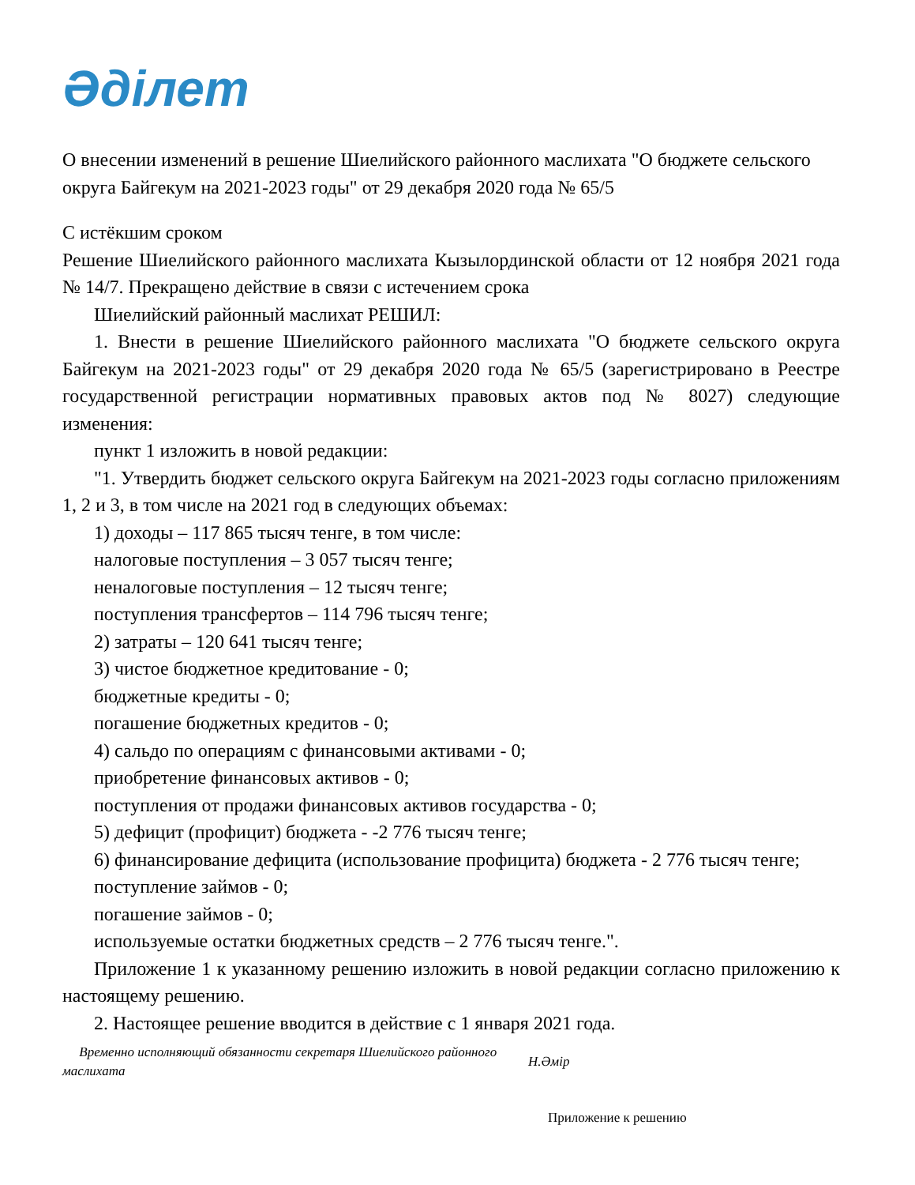Әділет
О внесении изменений в решение Шиелийского районного маслихата "О бюджете сельского округа Байгекум на 2021-2023 годы" от 29 декабря 2020 года № 65/5
С истёкшим сроком
Решение Шиелийского районного маслихата Кызылординской области от 12 ноября 2021 года № 14/7. Прекращено действие в связи с истечением срока
Шиелийский районный маслихат РЕШИЛ:
1. Внести в решение Шиелийского районного маслихата "О бюджете сельского округа Байгекум на 2021-2023 годы" от 29 декабря 2020 года № 65/5 (зарегистрировано в Реестре государственной регистрации нормативных правовых актов под № 8027) следующие изменения:
пункт 1 изложить в новой редакции:
"1. Утвердить бюджет сельского округа Байгекум на 2021-2023 годы согласно приложениям 1, 2 и 3, в том числе на 2021 год в следующих объемах:
1) доходы – 117 865 тысяч тенге, в том числе:
налоговые поступления – 3 057 тысяч тенге;
неналоговые поступления – 12 тысяч тенге;
поступления трансфертов – 114 796 тысяч тенге;
2) затраты – 120 641 тысяч тенге;
3) чистое бюджетное кредитование - 0;
бюджетные кредиты - 0;
погашение бюджетных кредитов - 0;
4) сальдо по операциям с финансовыми активами - 0;
приобретение финансовых активов - 0;
поступления от продажи финансовых активов государства - 0;
5) дефицит (профицит) бюджета - -2 776 тысяч тенге;
6) финансирование дефицита (использование профицита) бюджета - 2 776 тысяч тенге;
поступление займов - 0;
погашение займов - 0;
используемые остатки бюджетных средств – 2 776 тысяч тенге.".
Приложение 1 к указанному решению изложить в новой редакции согласно приложению к настоящему решению.
2. Настоящее решение вводится в действие с 1 января 2021 года.
Временно исполняющий обязанности секретаря Шиелийского районного маслихата
Н.Әмір
Приложение к решению